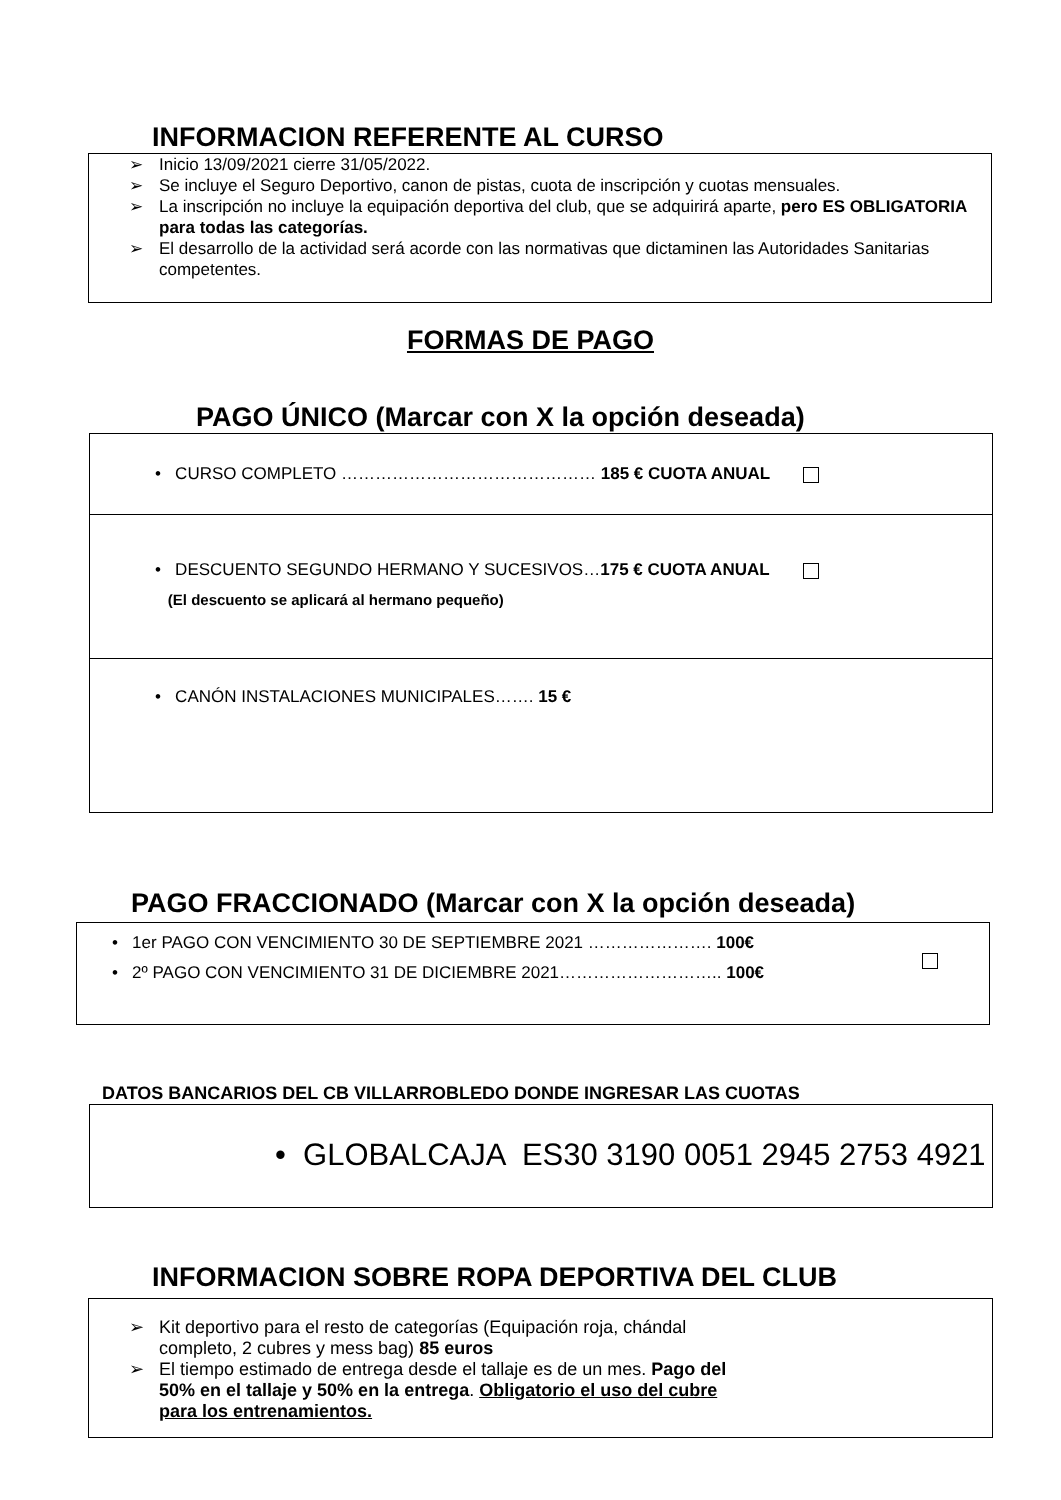INFORMACION REFERENTE AL CURSO
➢ Inicio 13/09/2021 cierre 31/05/2022.
➢ Se incluye el Seguro Deportivo, canon de pistas, cuota de inscripción y cuotas mensuales.
➢ La inscripción no incluye la equipación deportiva del club, que se adquirirá aparte, pero ES OBLIGATORIA para todas las categorías.
➢ El desarrollo de la actividad será acorde con las normativas que dictaminen las Autoridades Sanitarias competentes.
FORMAS DE PAGO
PAGO ÚNICO (Marcar con X la opción deseada)
• CURSO COMPLETO ……………………………………… 185 € CUOTA ANUAL
• DESCUENTO SEGUNDO HERMANO Y SUCESIVOS…175 € CUOTA ANUAL
(El descuento se aplicará al hermano pequeño)
• CANÓN INSTALACIONES MUNICIPALES……. 15 €
PAGO FRACCIONADO (Marcar con X la opción deseada)
• 1er PAGO CON VENCIMIENTO 30 DE SEPTIEMBRE 2021 …………………. 100€
• 2º PAGO CON VENCIMIENTO 31 DE DICIEMBRE 2021……………………….. 100€
DATOS BANCARIOS DEL CB VILLARROBLEDO DONDE INGRESAR LAS CUOTAS
• GLOBALCAJA ES30 3190 0051 2945 2753 4921
INFORMACION SOBRE ROPA DEPORTIVA DEL CLUB
➢ Kit deportivo para el resto de categorías (Equipación roja, chándal
completo, 2 cubres y mess bag) 85 euros
➢ El tiempo estimado de entrega desde el tallaje es de un mes. Pago del
50% en el tallaje y 50% en la entrega. Obligatorio el uso del cubre
para los entrenamientos.